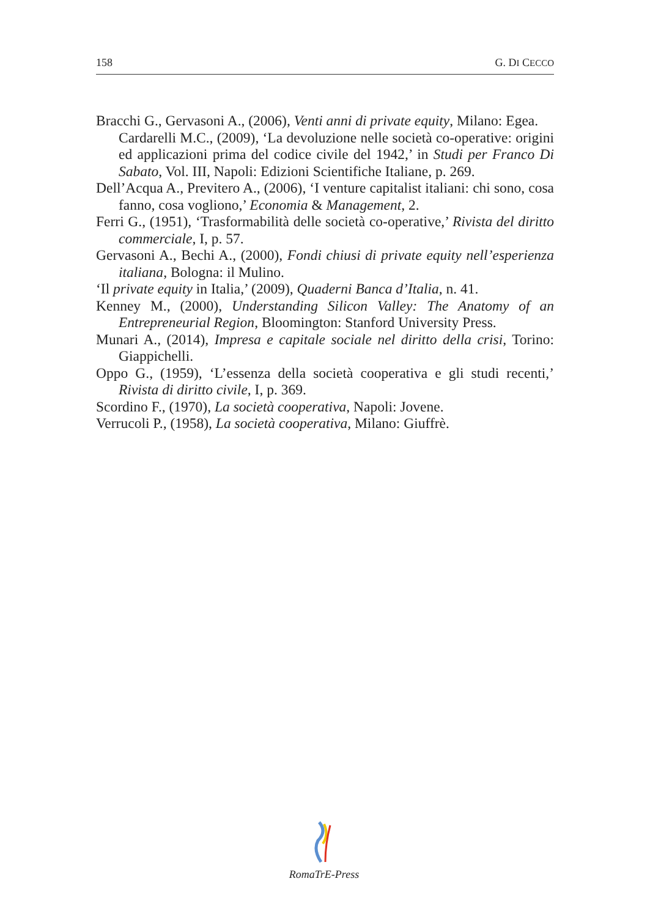158 G. DI CECCO
Bracchi G., Gervasoni A., (2006), Venti anni di private equity, Milano: Egea.
Cardarelli M.C., (2009), ‘La devoluzione nelle società co-operative: origini ed applicazioni prima del codice civile del 1942,’ in Studi per Franco Di Sabato, Vol. III, Napoli: Edizioni Scientifiche Italiane, p. 269.
Dell’Acqua A., Previtero A., (2006), ‘I venture capitalist italiani: chi sono, cosa fanno, cosa vogliono,’ Economia & Management, 2.
Ferri G., (1951), ‘Trasformabilità delle società co-operative,’ Rivista del diritto commerciale, I, p. 57.
Gervasoni A., Bechi A., (2000), Fondi chiusi di private equity nell’esperienza italiana, Bologna: il Mulino.
‘Il private equity in Italia,’ (2009), Quaderni Banca d’Italia, n. 41.
Kenney M., (2000), Understanding Silicon Valley: The Anatomy of an Entrepreneurial Region, Bloomington: Stanford University Press.
Munari A., (2014), Impresa e capitale sociale nel diritto della crisi, Torino: Giappichelli.
Oppo G., (1959), ‘L’essenza della società cooperativa e gli studi recenti,’ Rivista di diritto civile, I, p. 369.
Scordino F., (1970), La società cooperativa, Napoli: Jovene.
Verrucoli P., (1958), La società cooperativa, Milano: Giuffrè.
RomaTrE-Press